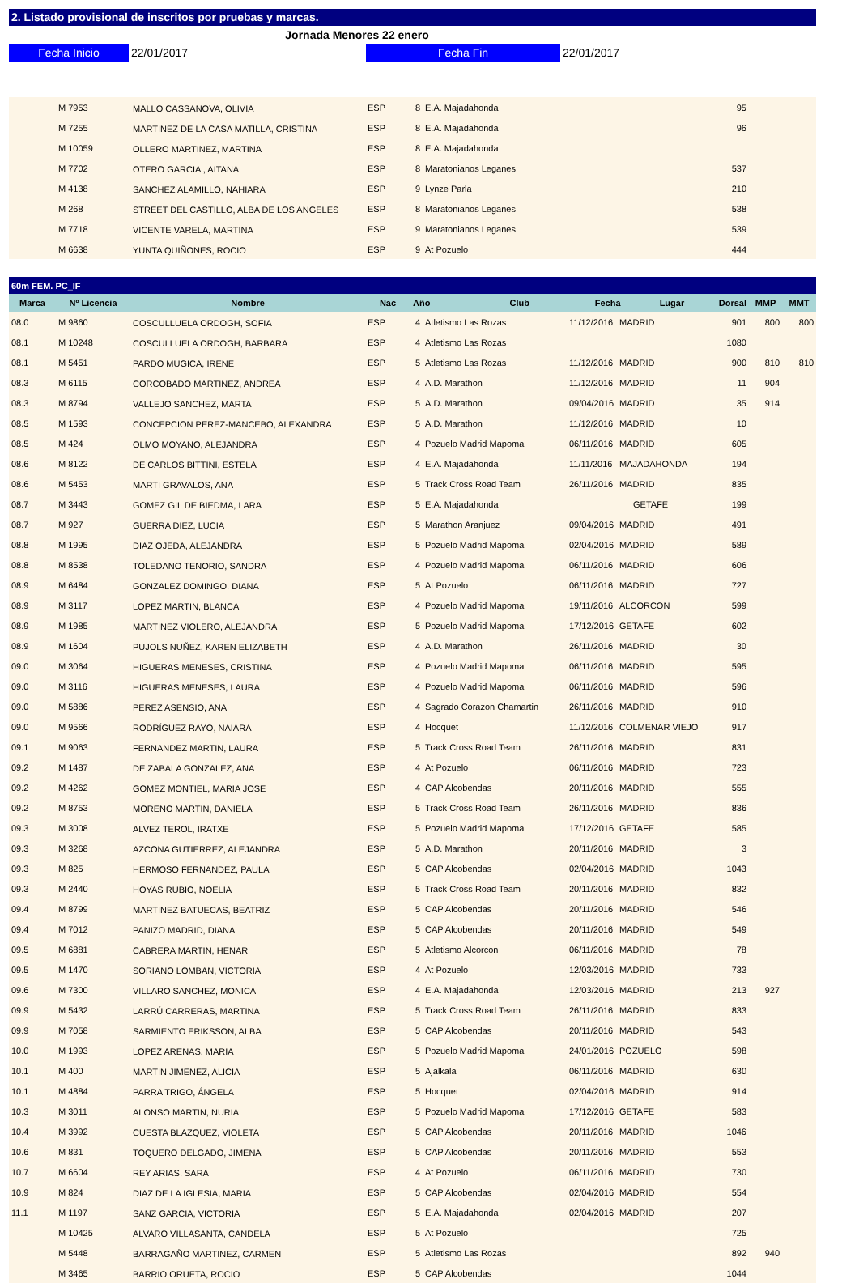2. Listado provisional de inscritos por pruebas y marcas.
Jornada Menores 22 enero
Fecha Inicio 22/01/2017 Fecha Fin 22/01/2017
| | M 7953 | MALLO CASSANOVA, OLIVIA | ESP | 8 | E.A. Majadahonda | | | 95 | | |
| | M 7255 | MARTINEZ DE LA CASA MATILLA, CRISTINA | ESP | 8 | E.A. Majadahonda | | | 96 | | |
| | M 10059 | OLLERO MARTINEZ, MARTINA | ESP | 8 | E.A. Majadahonda | | | | | |
| | M 7702 | OTERO GARCIA , AITANA | ESP | 8 | Maratonianos Leganes | | | 537 | | |
| | M 4138 | SANCHEZ ALAMILLO, NAHIARA | ESP | 9 | Lynze Parla | | | 210 | | |
| | M 268 | STREET DEL CASTILLO, ALBA DE LOS ANGELES | ESP | 8 | Maratonianos Leganes | | | 538 | | |
| | M 7718 | VICENTE VARELA, MARTINA | ESP | 9 | Maratonianos Leganes | | | 539 | | |
| | M 6638 | YUNTA QUIÑONES, ROCIO | ESP | 9 | At Pozuelo | | | 444 | | |
| 60m FEM. PC_IF | | | | | | | | | | |
| --- | --- | --- | --- | --- | --- | --- | --- | --- | --- | --- |
| Marca | Nº Licencia | Nombre | Nac | Año Club | | Fecha Lugar | | Dorsal | MMP | MMT |
| 08.0 | M 9860 | COSCULLUELA ORDOGH, SOFIA | ESP | 4 | Atletismo Las Rozas | 11/12/2016 | MADRID | 901 | 800 | 800 |
| 08.1 | M 10248 | COSCULLUELA ORDOGH, BARBARA | ESP | 4 | Atletismo Las Rozas | | | 1080 | | |
| 08.1 | M 5451 | PARDO MUGICA, IRENE | ESP | 5 | Atletismo Las Rozas | 11/12/2016 | MADRID | 900 | 810 | 810 |
| 08.3 | M 6115 | CORCOBADO MARTINEZ, ANDREA | ESP | 4 | A.D. Marathon | 11/12/2016 | MADRID | 11 | 904 | |
| 08.3 | M 8794 | VALLEJO SANCHEZ, MARTA | ESP | 5 | A.D. Marathon | 09/04/2016 | MADRID | 35 | 914 | |
| 08.5 | M 1593 | CONCEPCION PEREZ-MANCEBO, ALEXANDRA | ESP | 5 | A.D. Marathon | 11/12/2016 | MADRID | 10 | | |
| 08.5 | M 424 | OLMO MOYANO, ALEJANDRA | ESP | 4 | Pozuelo Madrid Mapoma | 06/11/2016 | MADRID | 605 | | |
| 08.6 | M 8122 | DE CARLOS BITTINI, ESTELA | ESP | 4 | E.A. Majadahonda | 11/11/2016 | MAJADAHONDA | 194 | | |
| 08.6 | M 5453 | MARTI GRAVALOS, ANA | ESP | 5 | Track Cross Road Team | 26/11/2016 | MADRID | 835 | | |
| 08.7 | M 3443 | GOMEZ GIL DE BIEDMA, LARA | ESP | 5 | E.A. Majadahonda | | GETAFE | 199 | | |
| 08.7 | M 927 | GUERRA DIEZ, LUCIA | ESP | 5 | Marathon Aranjuez | 09/04/2016 | MADRID | 491 | | |
| 08.8 | M 1995 | DIAZ OJEDA, ALEJANDRA | ESP | 5 | Pozuelo Madrid Mapoma | 02/04/2016 | MADRID | 589 | | |
| 08.8 | M 8538 | TOLEDANO TENORIO, SANDRA | ESP | 4 | Pozuelo Madrid Mapoma | 06/11/2016 | MADRID | 606 | | |
| 08.9 | M 6484 | GONZALEZ DOMINGO, DIANA | ESP | 5 | At Pozuelo | 06/11/2016 | MADRID | 727 | | |
| 08.9 | M 3117 | LOPEZ MARTIN, BLANCA | ESP | 4 | Pozuelo Madrid Mapoma | 19/11/2016 | ALCORCON | 599 | | |
| 08.9 | M 1985 | MARTINEZ VIOLERO, ALEJANDRA | ESP | 5 | Pozuelo Madrid Mapoma | 17/12/2016 | GETAFE | 602 | | |
| 08.9 | M 1604 | PUJOLS NUÑEZ, KAREN ELIZABETH | ESP | 4 | A.D. Marathon | 26/11/2016 | MADRID | 30 | | |
| 09.0 | M 3064 | HIGUERAS MENESES, CRISTINA | ESP | 4 | Pozuelo Madrid Mapoma | 06/11/2016 | MADRID | 595 | | |
| 09.0 | M 3116 | HIGUERAS MENESES, LAURA | ESP | 4 | Pozuelo Madrid Mapoma | 06/11/2016 | MADRID | 596 | | |
| 09.0 | M 5886 | PEREZ ASENSIO, ANA | ESP | 4 | Sagrado Corazon Chamartin | 26/11/2016 | MADRID | 910 | | |
| 09.0 | M 9566 | RODRÍGUEZ RAYO, NAIARA | ESP | 4 | Hocquet | 11/12/2016 | COLMENAR VIEJO | 917 | | |
| 09.1 | M 9063 | FERNANDEZ MARTIN, LAURA | ESP | 5 | Track Cross Road Team | 26/11/2016 | MADRID | 831 | | |
| 09.2 | M 1487 | DE ZABALA GONZALEZ, ANA | ESP | 4 | At Pozuelo | 06/11/2016 | MADRID | 723 | | |
| 09.2 | M 4262 | GOMEZ MONTIEL, MARIA JOSE | ESP | 4 | CAP Alcobendas | 20/11/2016 | MADRID | 555 | | |
| 09.2 | M 8753 | MORENO MARTIN, DANIELA | ESP | 5 | Track Cross Road Team | 26/11/2016 | MADRID | 836 | | |
| 09.3 | M 3008 | ALVEZ TEROL, IRATXE | ESP | 5 | Pozuelo Madrid Mapoma | 17/12/2016 | GETAFE | 585 | | |
| 09.3 | M 3268 | AZCONA GUTIERREZ, ALEJANDRA | ESP | 5 | A.D. Marathon | 20/11/2016 | MADRID | 3 | | |
| 09.3 | M 825 | HERMOSO FERNANDEZ, PAULA | ESP | 5 | CAP Alcobendas | 02/04/2016 | MADRID | 1043 | | |
| 09.3 | M 2440 | HOYAS RUBIO, NOELIA | ESP | 5 | Track Cross Road Team | 20/11/2016 | MADRID | 832 | | |
| 09.4 | M 8799 | MARTINEZ BATUECAS, BEATRIZ | ESP | 5 | CAP Alcobendas | 20/11/2016 | MADRID | 546 | | |
| 09.4 | M 7012 | PANIZO MADRID, DIANA | ESP | 5 | CAP Alcobendas | 20/11/2016 | MADRID | 549 | | |
| 09.5 | M 6881 | CABRERA MARTIN, HENAR | ESP | 5 | Atletismo Alcorcon | 06/11/2016 | MADRID | 78 | | |
| 09.5 | M 1470 | SORIANO LOMBAN, VICTORIA | ESP | 4 | At Pozuelo | 12/03/2016 | MADRID | 733 | | |
| 09.6 | M 7300 | VILLARO SANCHEZ, MONICA | ESP | 4 | E.A. Majadahonda | 12/03/2016 | MADRID | 213 | 927 | |
| 09.9 | M 5432 | LARRÚ CARRERAS, MARTINA | ESP | 5 | Track Cross Road Team | 26/11/2016 | MADRID | 833 | | |
| 09.9 | M 7058 | SARMIENTO ERIKSSON, ALBA | ESP | 5 | CAP Alcobendas | 20/11/2016 | MADRID | 543 | | |
| 10.0 | M 1993 | LOPEZ ARENAS, MARIA | ESP | 5 | Pozuelo Madrid Mapoma | 24/01/2016 | POZUELO | 598 | | |
| 10.1 | M 400 | MARTIN JIMENEZ, ALICIA | ESP | 5 | Ajalkala | 06/11/2016 | MADRID | 630 | | |
| 10.1 | M 4884 | PARRA TRIGO, ÁNGELA | ESP | 5 | Hocquet | 02/04/2016 | MADRID | 914 | | |
| 10.3 | M 3011 | ALONSO MARTIN, NURIA | ESP | 5 | Pozuelo Madrid Mapoma | 17/12/2016 | GETAFE | 583 | | |
| 10.4 | M 3992 | CUESTA BLAZQUEZ, VIOLETA | ESP | 5 | CAP Alcobendas | 20/11/2016 | MADRID | 1046 | | |
| 10.6 | M 831 | TOQUERO DELGADO, JIMENA | ESP | 5 | CAP Alcobendas | 20/11/2016 | MADRID | 553 | | |
| 10.7 | M 6604 | REY ARIAS, SARA | ESP | 4 | At Pozuelo | 06/11/2016 | MADRID | 730 | | |
| 10.9 | M 824 | DIAZ DE LA IGLESIA, MARIA | ESP | 5 | CAP Alcobendas | 02/04/2016 | MADRID | 554 | | |
| 11.1 | M 1197 | SANZ GARCIA, VICTORIA | ESP | 5 | E.A. Majadahonda | 02/04/2016 | MADRID | 207 | | |
| | M 10425 | ALVARO VILLASANTA, CANDELA | ESP | 5 | At Pozuelo | | | 725 | | |
| | M 5448 | BARRAGAÑO MARTINEZ, CARMEN | ESP | 5 | Atletismo Las Rozas | | | 892 | 940 | |
| | M 3465 | BARRIO ORUETA, ROCIO | ESP | 5 | CAP Alcobendas | | | 1044 | | |